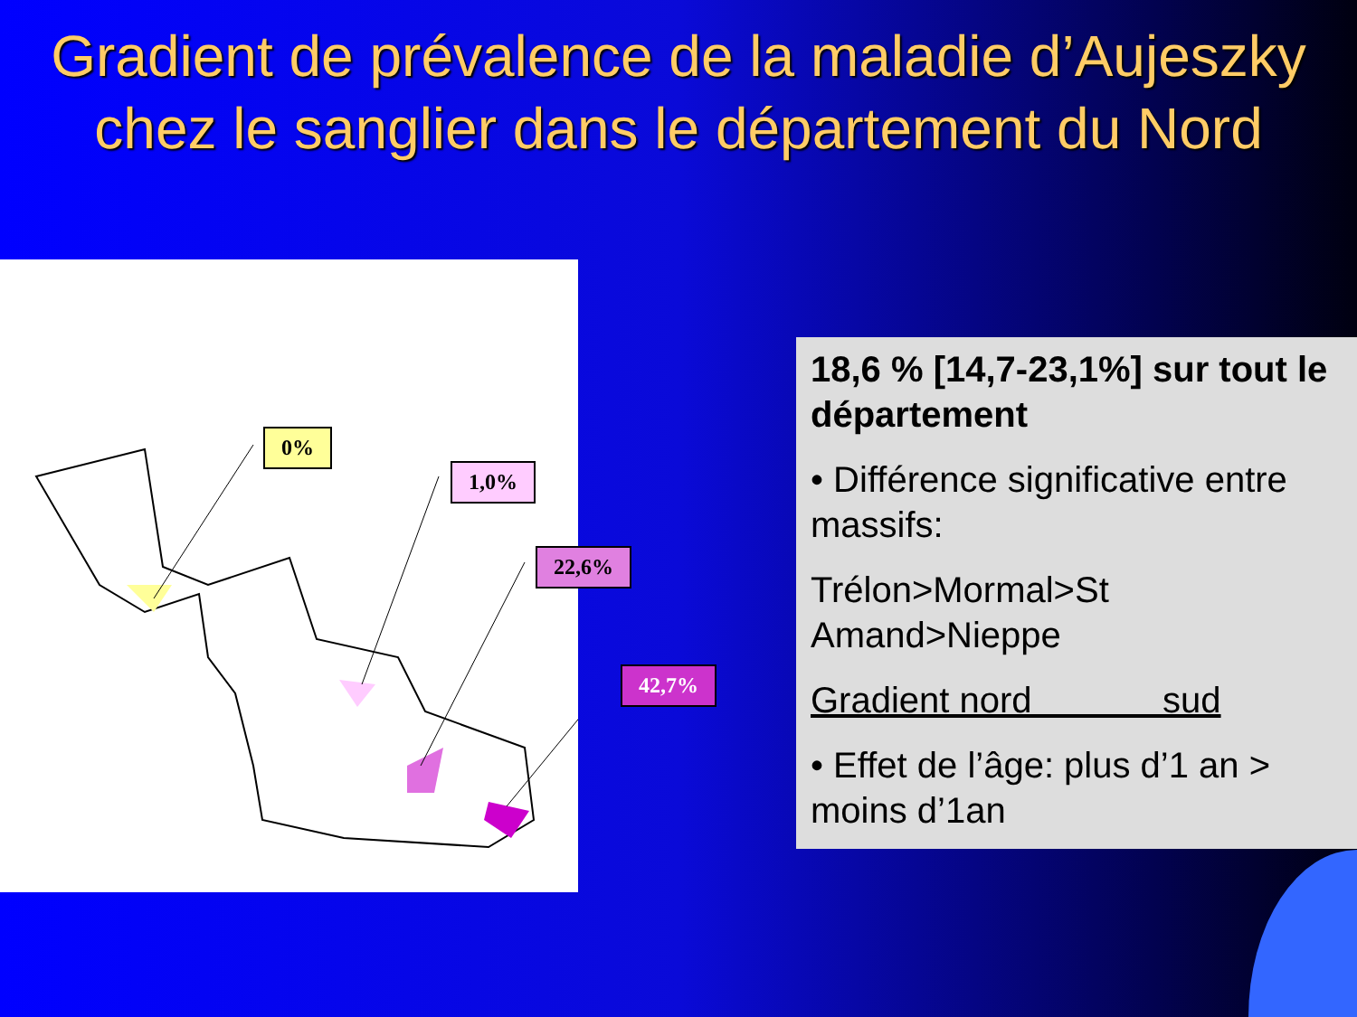Gradient de prévalence de la maladie d’Aujeszky chez le sanglier dans le département du Nord
0%
1,0%
22,6%
42,7%
18,6 % [14,7-23,1%] sur tout le département
• Différence significative entre massifs:
Trélon>Mormal>St Amand>Nieppe
Gradient nord sud
• Effet de l’âge: plus d’1 an > moins d’1an